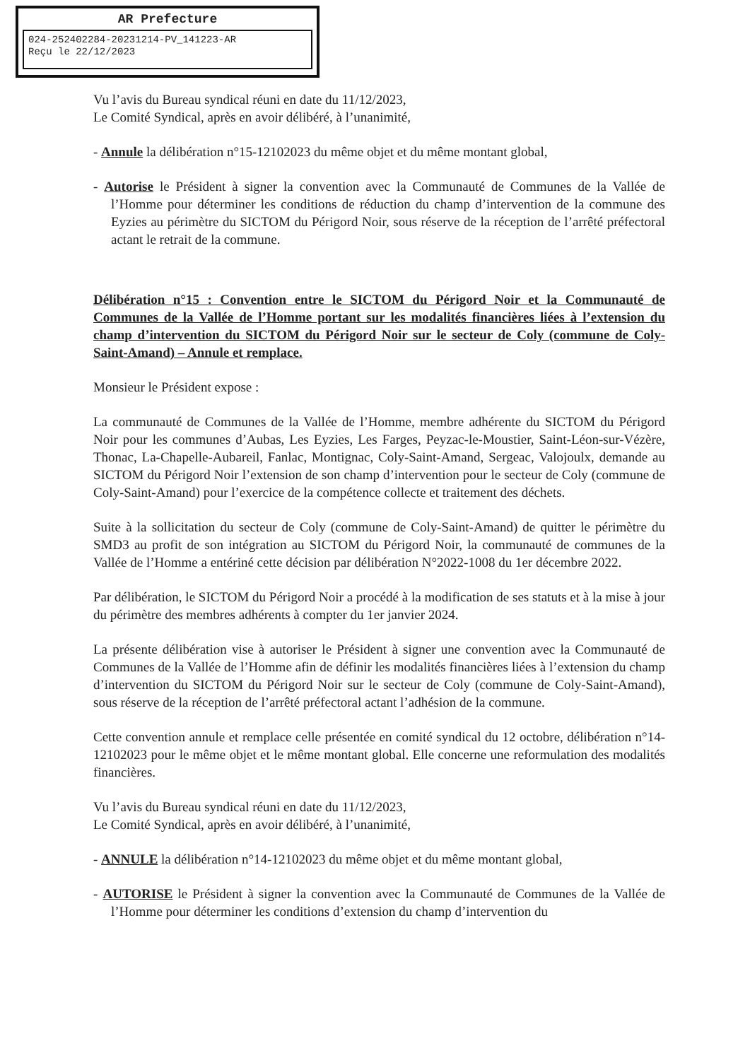AR Prefecture
024-252402284-20231214-PV_141223-AR
Reçu le 22/12/2023
Vu l’avis du Bureau syndical réuni en date du 11/12/2023,
Le Comité Syndical, après en avoir délibéré, à l’unanimité,
- Annule la délibération n°15-12102023 du même objet et du même montant global,
- Autorise le Président à signer la convention avec la Communauté de Communes de la Vallée de l’Homme pour déterminer les conditions de réduction du champ d’intervention de la commune des Eyzies au périmètre du SICTOM du Périgord Noir, sous réserve de la réception de l’arrêté préfectoral actant le retrait de la commune.
Délibération n°15 : Convention entre le SICTOM du Périgord Noir et la Communauté de Communes de la Vallée de l’Homme portant sur les modalités financières liées à l’extension du champ d’intervention du SICTOM du Périgord Noir sur le secteur de Coly (commune de Coly-Saint-Amand) – Annule et remplace.
Monsieur le Président expose :
La communauté de Communes de la Vallée de l’Homme, membre adhérente du SICTOM du Périgord Noir pour les communes d’Aubas, Les Eyzies, Les Farges, Peyzac-le-Moustier, Saint-Léon-sur-Vézère, Thonac, La-Chapelle-Aubareil, Fanlac, Montignac, Coly-Saint-Amand, Sergeac, Valojoulx, demande au SICTOM du Périgord Noir l’extension de son champ d’intervention pour le secteur de Coly (commune de Coly-Saint-Amand) pour l’exercice de la compétence collecte et traitement des déchets.
Suite à la sollicitation du secteur de Coly (commune de Coly-Saint-Amand) de quitter le périmètre du SMD3 au profit de son intégration au SICTOM du Périgord Noir, la communauté de communes de la Vallée de l’Homme a entériné cette décision par délibération N°2022-1008 du 1er décembre 2022.
Par délibération, le SICTOM du Périgord Noir a procédé à la modification de ses statuts et à la mise à jour du périmètre des membres adhérents à compter du 1er janvier 2024.
La présente délibération vise à autoriser le Président à signer une convention avec la Communauté de Communes de la Vallée de l’Homme afin de définir les modalités financières liées à l’extension du champ d’intervention du SICTOM du Périgord Noir sur le secteur de Coly (commune de Coly-Saint-Amand), sous réserve de la réception de l’arrêté préfectoral actant l’adhésion de la commune.
Cette convention annule et remplace celle présentée en comité syndical du 12 octobre, délibération n°14-12102023 pour le même objet et le même montant global. Elle concerne une reformulation des modalités financières.
Vu l’avis du Bureau syndical réuni en date du 11/12/2023,
Le Comité Syndical, après en avoir délibéré, à l’unanimité,
- ANNULE la délibération n°14-12102023 du même objet et du même montant global,
- AUTORISE le Président à signer la convention avec la Communauté de Communes de la Vallée de l’Homme pour déterminer les conditions d’extension du champ d’intervention du